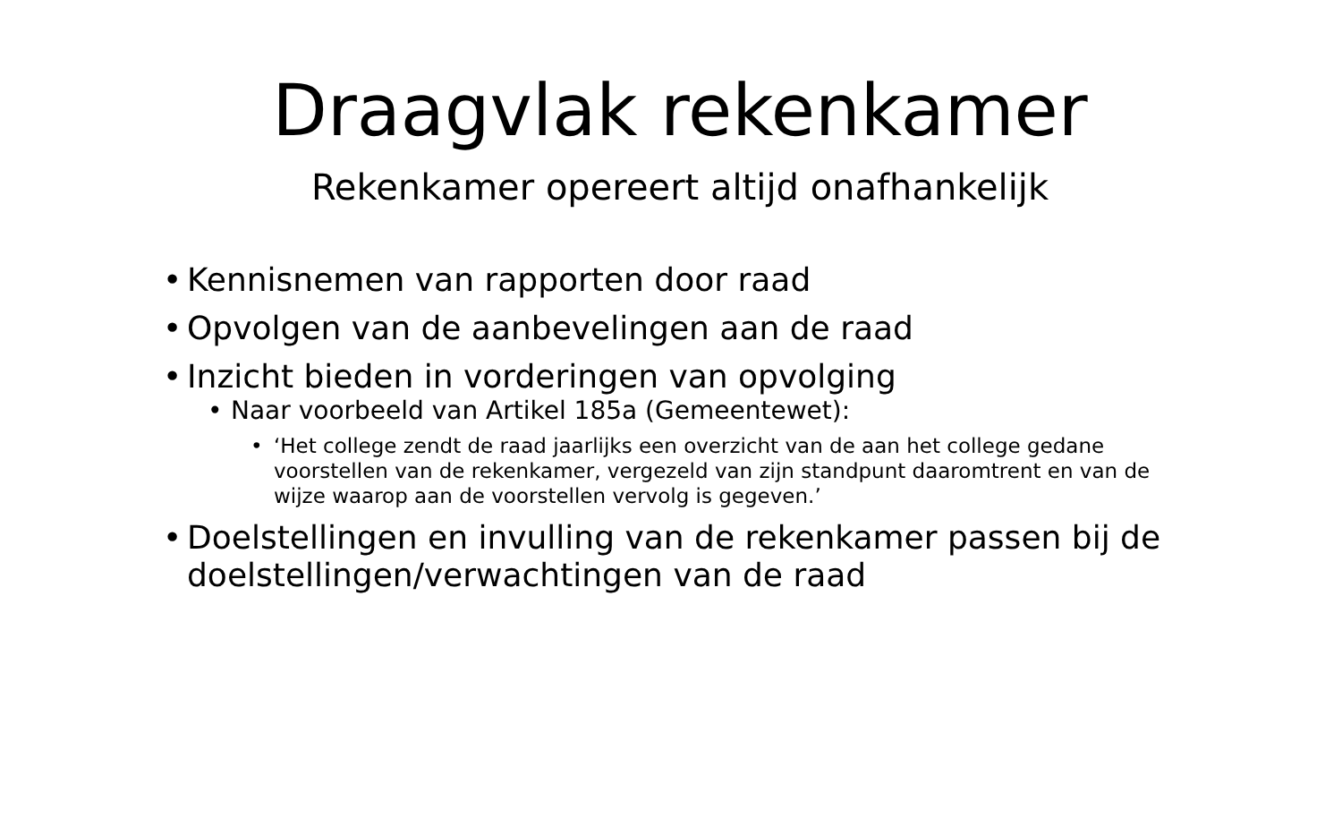Draagvlak rekenkamer
Rekenkamer opereert altijd onafhankelijk
• Kennisnemen van rapporten door raad
• Opvolgen van de aanbevelingen aan de raad
• Inzicht bieden in vorderingen van opvolging
• Naar voorbeeld van Artikel 185a (Gemeentewet):
• ‘Het college zendt de raad jaarlijks een overzicht van de aan het college gedane voorstellen van de rekenkamer, vergezeld van zijn standpunt daaromtrent en van de wijze waarop aan de voorstellen vervolg is gegeven.’
• Doelstellingen en invulling van de rekenkamer passen bij de doelstellingen/verwachtingen van de raad